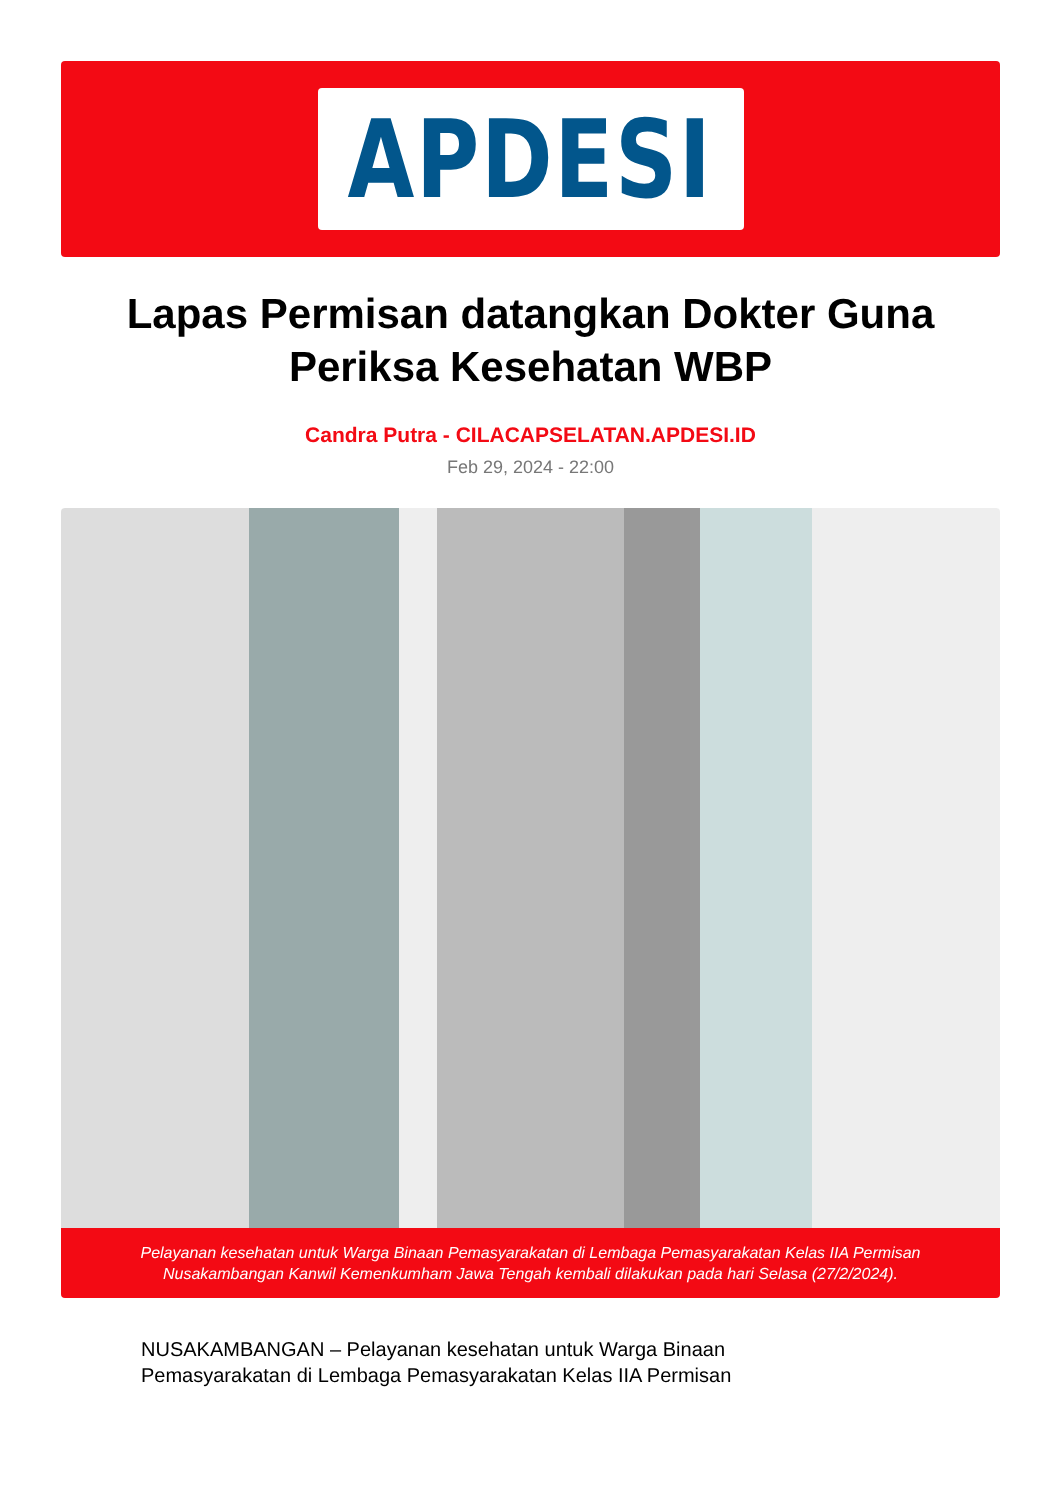APDESI
Lapas Permisan datangkan Dokter Guna Periksa Kesehatan WBP
Candra Putra - CILACAPSELATAN.APDESI.ID
Feb 29, 2024 - 22:00
Pelayanan kesehatan untuk Warga Binaan Pemasyarakatan di Lembaga Pemasyarakatan Kelas IIA Permisan Nusakambangan Kanwil Kemenkumham Jawa Tengah kembali dilakukan pada hari Selasa (27/2/2024).
NUSAKAMBANGAN – Pelayanan kesehatan untuk Warga Binaan
Pemasyarakatan di Lembaga Pemasyarakatan Kelas IIA Permisan